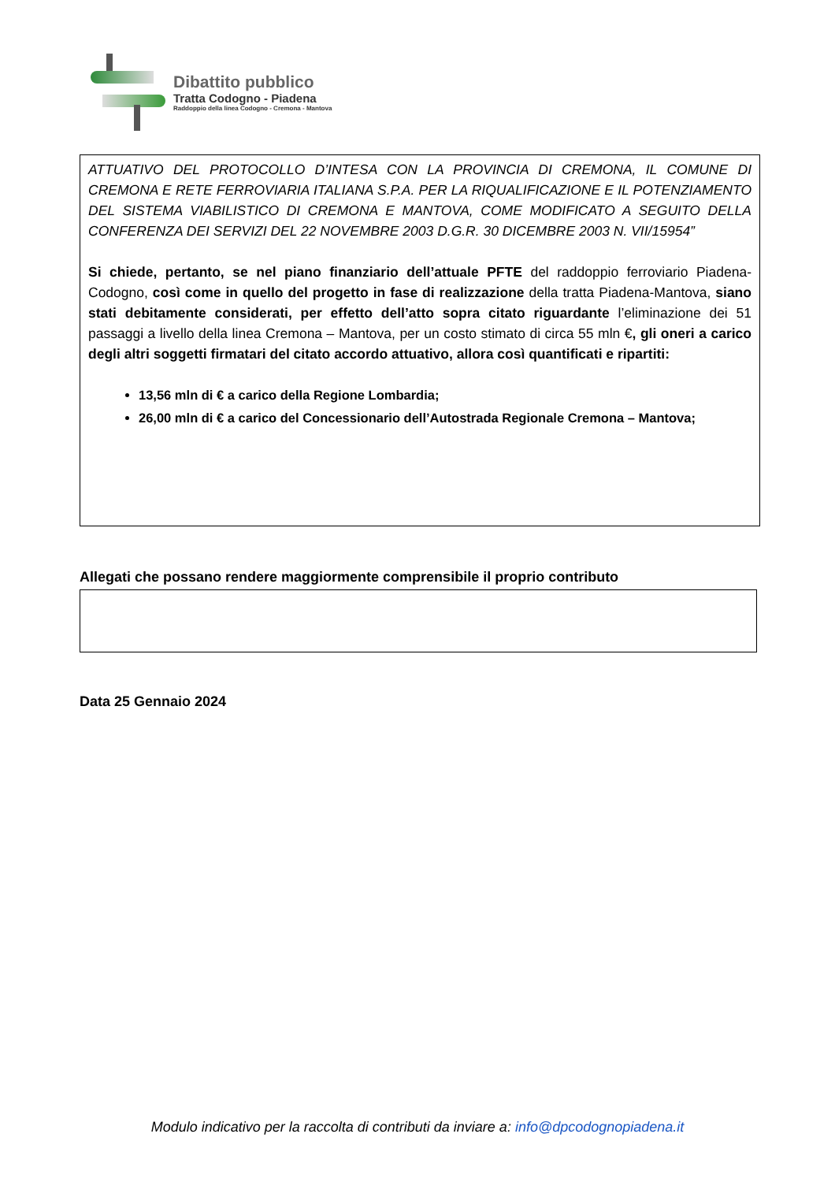Dibattito pubblico
Tratta Codogno - Piadena
Raddoppio della linea Codogno - Cremona - Mantova
ATTUATIVO DEL PROTOCOLLO D’INTESA CON LA PROVINCIA DI CREMONA, IL COMUNE DI CREMONA E RETE FERROVIARIA ITALIANA S.P.A. PER LA RIQUALIFICAZIONE E IL POTENZIAMENTO DEL SISTEMA VIABILISTICO DI CREMONA E MANTOVA, COME MODIFICATO A SEGUITO DELLA CONFERENZA DEI SERVIZI DEL 22 NOVEMBRE 2003 D.G.R. 30 DICEMBRE 2003 N. VII/15954”
Si chiede, pertanto, se nel piano finanziario dell’attuale PFTE del raddoppio ferroviario Piadena-Codogno, così come in quello del progetto in fase di realizzazione della tratta Piadena-Mantova, siano stati debitamente considerati, per effetto dell’atto sopra citato riguardante l’eliminazione dei 51 passaggi a livello della linea Cremona – Mantova, per un costo stimato di circa 55 mln €, gli oneri a carico degli altri soggetti firmatari del citato accordo attuativo, allora così quantificati e ripartiti:
13,56 mln di € a carico della Regione Lombardia;
26,00 mln di € a carico del Concessionario dell’Autostrada Regionale Cremona – Mantova;
Allegati che possano rendere maggiormente comprensibile il proprio contributo
Data 25 Gennaio 2024
Modulo indicativo per la raccolta di contributi da inviare a: info@dpcodognopiadena.it